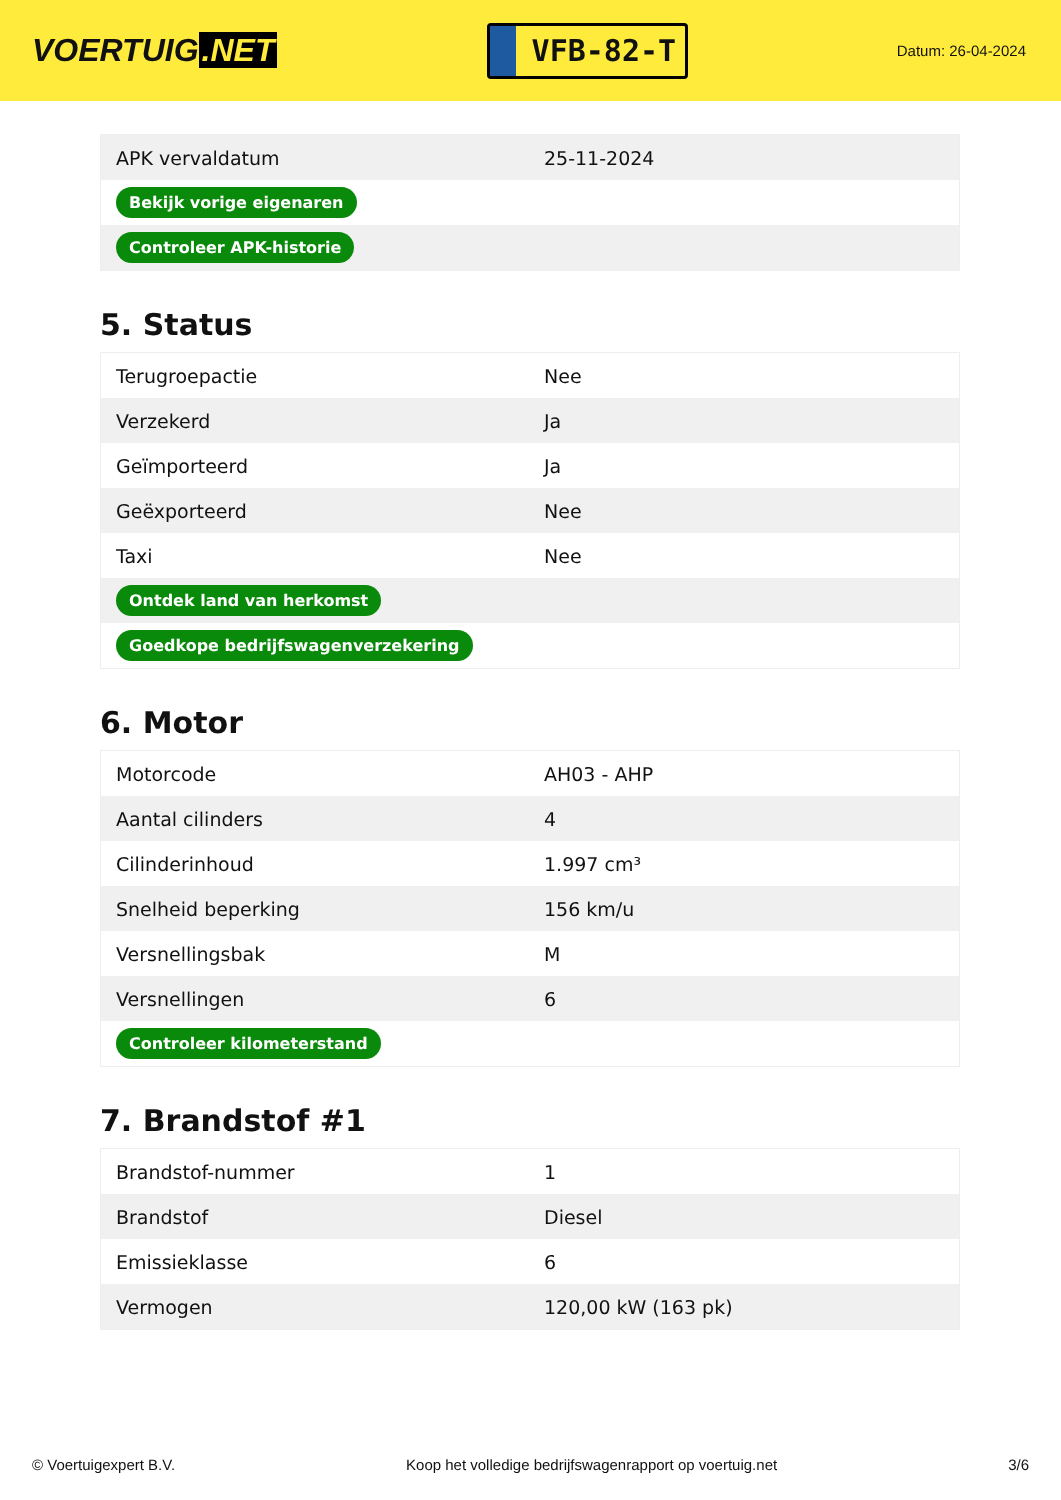VOERTUIG.NET
VFB-82-T
Datum: 26-04-2024
| APK vervaldatum | 25-11-2024 |
| Bekijk vorige eigenaren | |
| Controleer APK-historie | |
5. Status
| Terugroepactie | Nee |
| Verzekerd | Ja |
| Geïmporteerd | Ja |
| Geëxporteerd | Nee |
| Taxi | Nee |
| Ontdek land van herkomst | |
| Goedkope bedrijfswagenverzekering | |
6. Motor
| Motorcode | AH03 - AHP |
| Aantal cilinders | 4 |
| Cilinderinhoud | 1.997 cm³ |
| Snelheid beperking | 156 km/u |
| Versnellingsbak | M |
| Versnellingen | 6 |
| Controleer kilometerstand | |
7. Brandstof #1
| Brandstof-nummer | 1 |
| Brandstof | Diesel |
| Emissieklasse | 6 |
| Vermogen | 120,00 kW (163 pk) |
© Voertuigexpert B.V. Koop het volledige bedrijfswagenrapport op voertuig.net 3/6